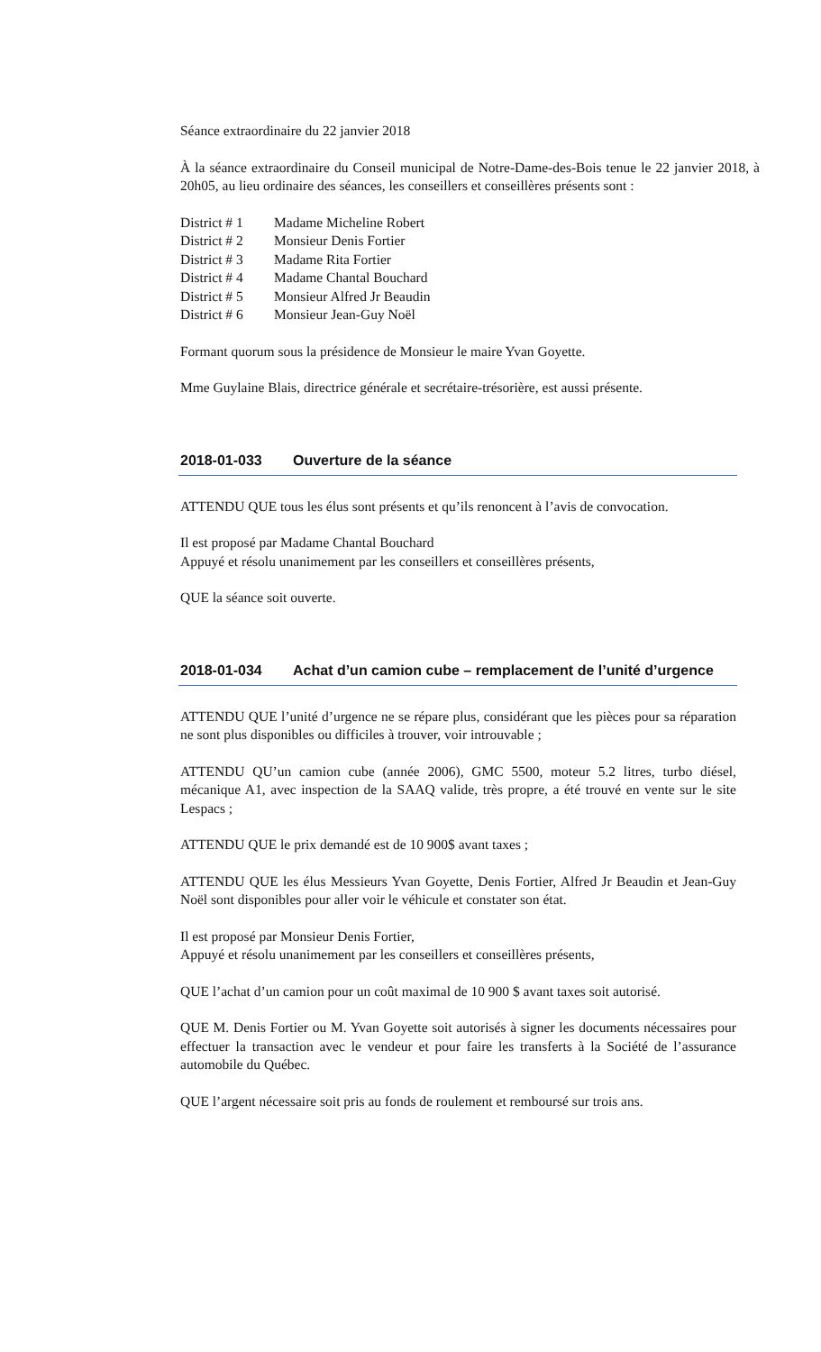Séance extraordinaire du 22 janvier 2018
À la séance extraordinaire du Conseil municipal de Notre-Dame-des-Bois tenue le 22 janvier 2018, à 20h05, au lieu ordinaire des séances, les conseillers et conseillères présents sont :
| District # 1 | Madame Micheline Robert |
| District # 2 | Monsieur Denis Fortier |
| District # 3 | Madame Rita Fortier |
| District # 4 | Madame Chantal Bouchard |
| District # 5 | Monsieur Alfred Jr Beaudin |
| District # 6 | Monsieur Jean-Guy Noël |
Formant quorum sous la présidence de Monsieur le maire Yvan Goyette.
Mme Guylaine Blais, directrice générale et secrétaire-trésorière, est aussi présente.
2018-01-033 Ouverture de la séance
ATTENDU QUE tous les élus sont présents et qu’ils renoncent à l’avis de convocation.
Il est proposé par Madame Chantal Bouchard
Appuyé et résolu unanimement par les conseillers et conseillères présents,
QUE la séance soit ouverte.
2018-01-034 Achat d’un camion cube – remplacement de l’unité d’urgence
ATTENDU QUE l’unité d’urgence ne se répare plus, considérant que les pièces pour sa réparation ne sont plus disponibles ou difficiles à trouver, voir introuvable ;
ATTENDU QU’un camion cube (année 2006), GMC 5500, moteur 5.2 litres, turbo diésel, mécanique A1, avec inspection de la SAAQ valide, très propre, a été trouvé en vente sur le site Lespacs ;
ATTENDU QUE le prix demandé est de 10 900$ avant taxes ;
ATTENDU QUE les élus Messieurs Yvan Goyette, Denis Fortier, Alfred Jr Beaudin et Jean-Guy Noël sont disponibles pour aller voir le véhicule et constater son état.
Il est proposé par Monsieur Denis Fortier,
Appuyé et résolu unanimement par les conseillers et conseillères présents,
QUE l’achat d’un camion pour un coût maximal de 10 900 $ avant taxes soit autorisé.
QUE M. Denis Fortier ou M. Yvan Goyette soit autorisés à signer les documents nécessaires pour effectuer la transaction avec le vendeur et pour faire les transferts à la Société de l’assurance automobile du Québec.
QUE l’argent nécessaire soit pris au fonds de roulement et remboursé sur trois ans.